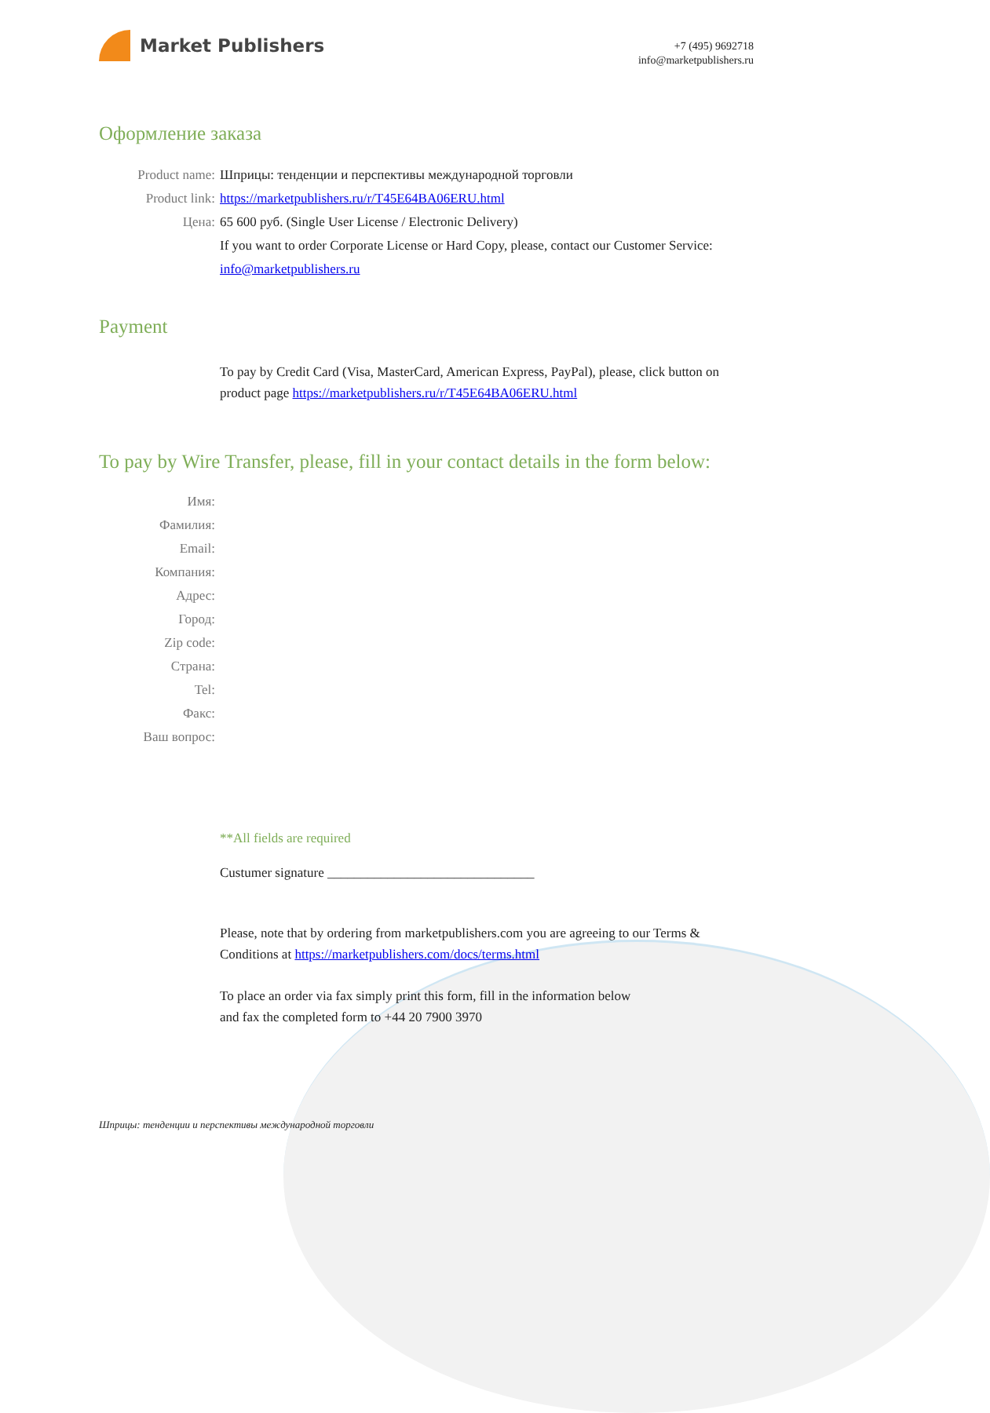Market Publishers
+7 (495) 9692718
info@marketpublishers.ru
Оформление заказа
Product name: Шприцы: тенденции и перспективы международной торговли
Product link: https://marketpublishers.ru/r/T45E64BA06ERU.html
Цена: 65 600 руб. (Single User License / Electronic Delivery)
If you want to order Corporate License or Hard Copy, please, contact our Customer Service: info@marketpublishers.ru
Payment
To pay by Credit Card (Visa, MasterCard, American Express, PayPal), please, click button on product page https://marketpublishers.ru/r/T45E64BA06ERU.html
To pay by Wire Transfer, please, fill in your contact details in the form below:
Имя:
Фамилия:
Email:
Компания:
Адрес:
Город:
Zip code:
Страна:
Tel:
Факс:
Ваш вопрос:
**All fields are required
Custumer signature _______________________________
Please, note that by ordering from marketpublishers.com you are agreeing to our Terms & Conditions at https://marketpublishers.com/docs/terms.html
To place an order via fax simply print this form, fill in the information below
and fax the completed form to +44 20 7900 3970
Шприцы: тенденции и перспективы международной торговли